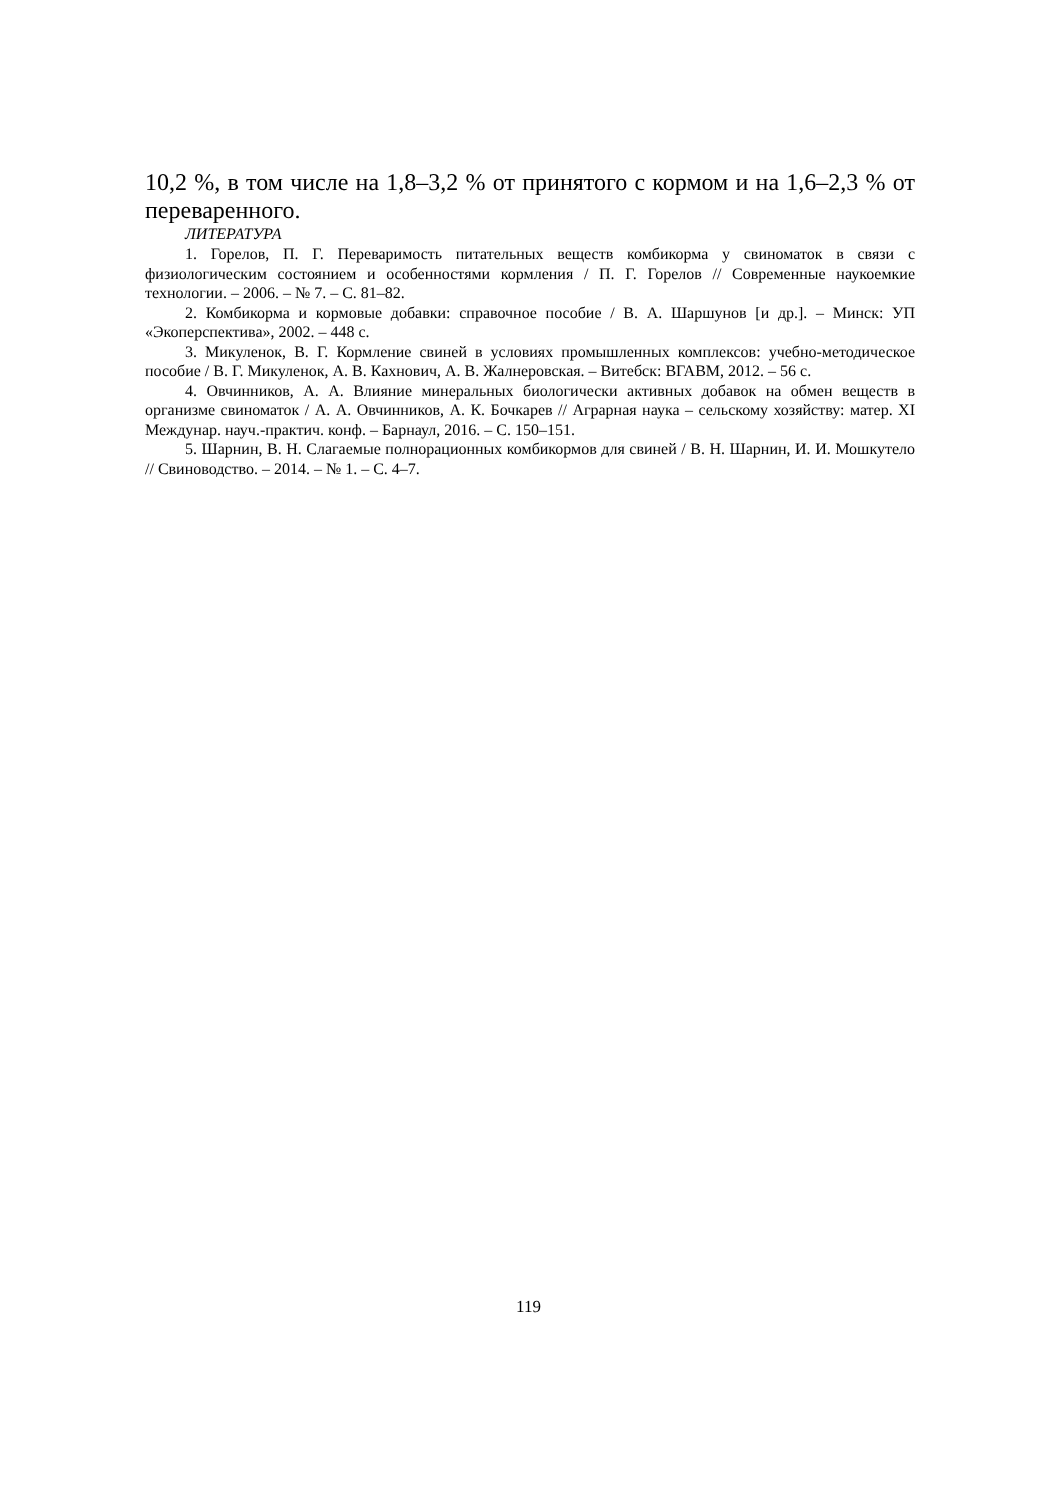10,2 %, в том числе на 1,8–3,2 % от принятого с кормом и на 1,6–2,3 % от переваренного.
ЛИТЕРАТУРА
1. Горелов, П. Г. Переваримость питательных веществ комбикорма у свиноматок в связи с физиологическим состоянием и особенностями кормления / П. Г. Горелов // Современные наукоемкие технологии. – 2006. – № 7. – С. 81–82.
2. Комбикорма и кормовые добавки: справочное пособие / В. А. Шаршунов [и др.]. – Минск: УП «Экоперспектива», 2002. – 448 с.
3. Микуленок, В. Г. Кормление свиней в условиях промышленных комплексов: учебно-методическое пособие / В. Г. Микуленок, А. В. Кахнович, А. В. Жалнеровская. – Витебск: ВГАВМ, 2012. – 56 с.
4. Овчинников, А. А. Влияние минеральных биологически активных добавок на обмен веществ в организме свиноматок / А. А. Овчинников, А. К. Бочкарев // Аграрная наука – сельскому хозяйству: матер. XI Междунар. науч.-практич. конф. – Барнаул, 2016. – С. 150–151.
5. Шарнин, В. Н. Слагаемые полнорационных комбикормов для свиней / В. Н. Шарнин, И. И. Мошкутело // Свиноводство. – 2014. – № 1. – С. 4–7.
119